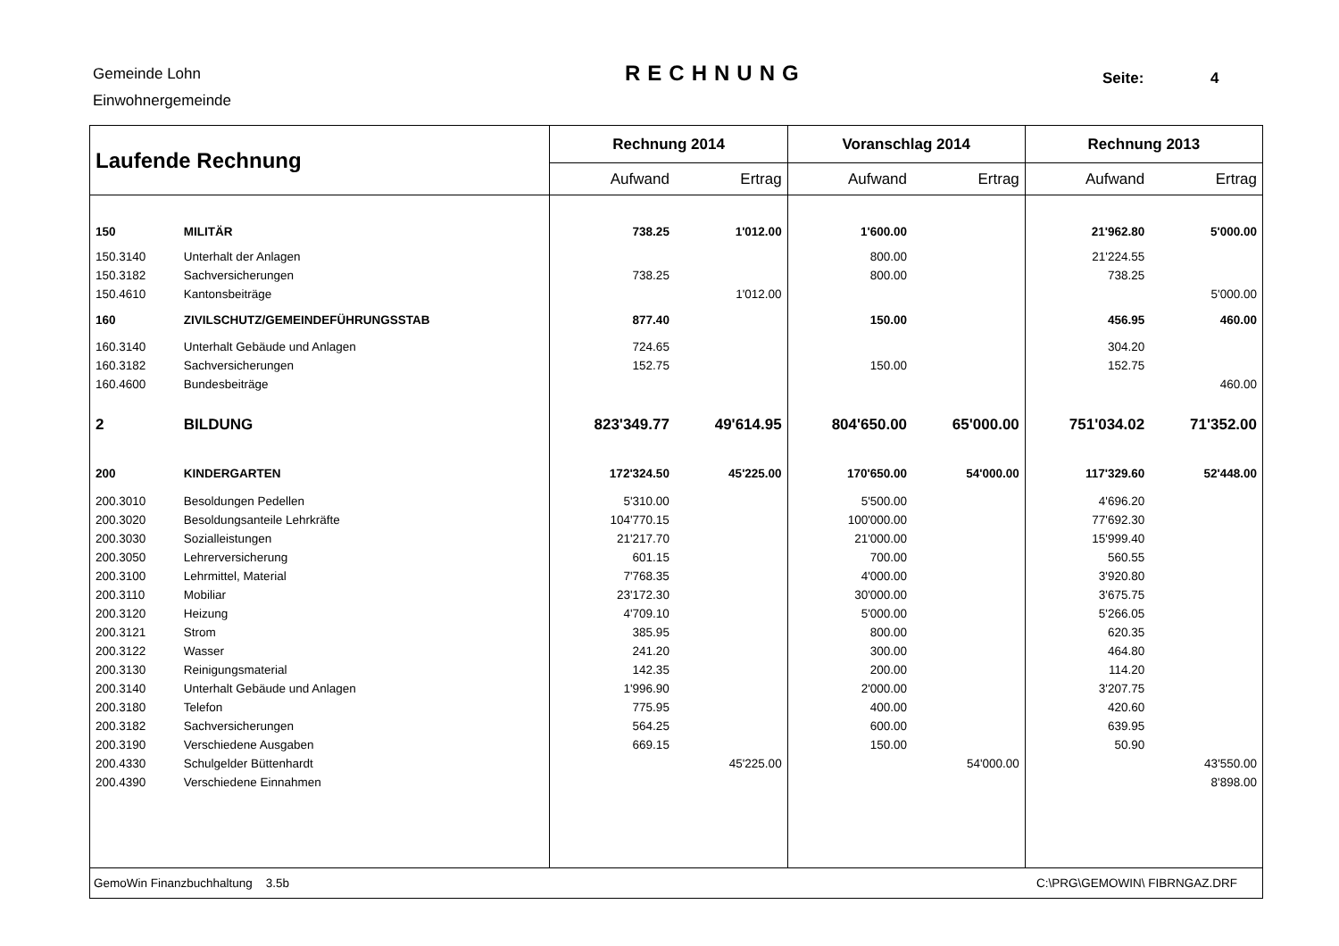Gemeinde Lohn
Einwohnergemeinde
RECHNUNG Seite: 4
| Laufende Rechnung | | Rechnung 2014 | | Voranschlag 2014 | | Rechnung 2013 | |
| --- | --- | --- | --- | --- | --- | --- | --- |
| | | Aufwand | Ertrag | Aufwand | Ertrag | Aufwand | Ertrag |
| 150 | MILITÄR | 738.25 | 1'012.00 | 1'600.00 | | 21'962.80 | 5'000.00 |
| 150.3140 | Unterhalt der Anlagen | | | 800.00 | | 21'224.55 | |
| 150.3182 | Sachversicherungen | 738.25 | | 800.00 | | 738.25 | |
| 150.4610 | Kantonsbeiträge | | 1'012.00 | | | | 5'000.00 |
| 160 | ZIVILSCHUTZ/GEMEINDEFÜHRUNGSSTAB | 877.40 | | 150.00 | | 456.95 | 460.00 |
| 160.3140 | Unterhalt Gebäude und Anlagen | 724.65 | | | | 304.20 | |
| 160.3182 | Sachversicherungen | 152.75 | | 150.00 | | 152.75 | |
| 160.4600 | Bundesbeiträge | | | | | | 460.00 |
| 2 | BILDUNG | 823'349.77 | 49'614.95 | 804'650.00 | 65'000.00 | 751'034.02 | 71'352.00 |
| 200 | KINDERGARTEN | 172'324.50 | 45'225.00 | 170'650.00 | 54'000.00 | 117'329.60 | 52'448.00 |
| 200.3010 | Besoldungen Pedellen | 5'310.00 | | 5'500.00 | | 4'696.20 | |
| 200.3020 | Besoldungsanteile Lehrkräfte | 104'770.15 | | 100'000.00 | | 77'692.30 | |
| 200.3030 | Sozialleistungen | 21'217.70 | | 21'000.00 | | 15'999.40 | |
| 200.3050 | Lehrerversicherung | 601.15 | | 700.00 | | 560.55 | |
| 200.3100 | Lehrmittel, Material | 7'768.35 | | 4'000.00 | | 3'920.80 | |
| 200.3110 | Mobiliar | 23'172.30 | | 30'000.00 | | 3'675.75 | |
| 200.3120 | Heizung | 4'709.10 | | 5'000.00 | | 5'266.05 | |
| 200.3121 | Strom | 385.95 | | 800.00 | | 620.35 | |
| 200.3122 | Wasser | 241.20 | | 300.00 | | 464.80 | |
| 200.3130 | Reinigungsmaterial | 142.35 | | 200.00 | | 114.20 | |
| 200.3140 | Unterhalt Gebäude und Anlagen | 1'996.90 | | 2'000.00 | | 3'207.75 | |
| 200.3180 | Telefon | 775.95 | | 400.00 | | 420.60 | |
| 200.3182 | Sachversicherungen | 564.25 | | 600.00 | | 639.95 | |
| 200.3190 | Verschiedene Ausgaben | 669.15 | | 150.00 | | 50.90 | |
| 200.4330 | Schulgelder Büttenhardt | | 45'225.00 | | 54'000.00 | | 43'550.00 |
| 200.4390 | Verschiedene Einnahmen | | | | | | 8'898.00 |
| GemoWin Finanzbuchhaltung 3.5b | | | | C:\PRG\GEMOWIN\ FIBRNGAZ.DRF | | | |